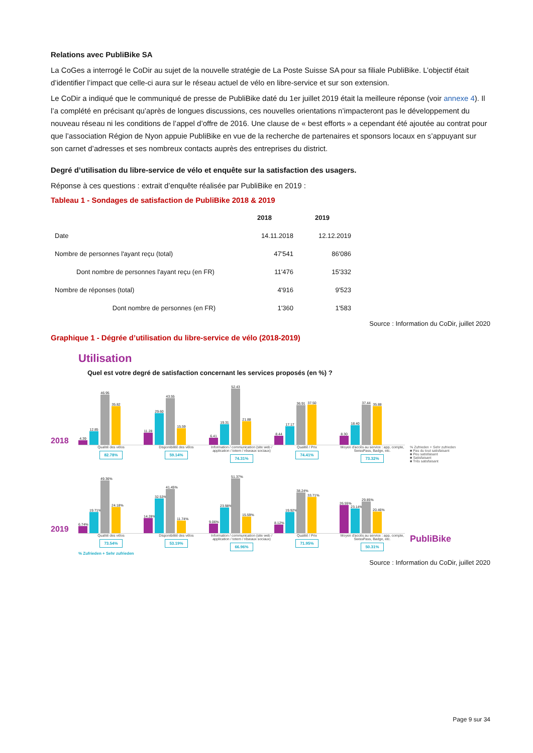Relations avec PubliBike SA
La CoGes a interrogé le CoDir au sujet de la nouvelle stratégie de La Poste Suisse SA pour sa filiale PubliBike. L’objectif était d’identifier l’impact que celle-ci aura sur le réseau actuel de vélo en libre-service et sur son extension.
Le CoDir a indiqué que le communiqué de presse de PubliBike daté du 1er juillet 2019 était la meilleure réponse (voir annexe 4). Il l’a complété en précisant qu’après de longues discussions, ces nouvelles orientations n’impacteront pas le développement du nouveau réseau ni les conditions de l’appel d’offre de 2016. Une clause de « best efforts » a cependant été ajoutée au contrat pour que l’association Région de Nyon appuie PubliBike en vue de la recherche de partenaires et sponsors locaux en s’appuyant sur son carnet d’adresses et ses nombreux contacts auprès des entreprises du district.
Degré d’utilisation du libre-service de vélo et enquête sur la satisfaction des usagers.
Réponse à ces questions : extrait d’enquête réalisée par PubliBike en 2019 :
Tableau 1 - Sondages de satisfaction de PubliBike 2018 & 2019
| | 2018 | 2019 |
| --- | --- | --- |
| Date | 14.11.2018 | 12.12.2019 |
| Nombre de personnes l'ayant reçu (total) | 47'541 | 86'086 |
| Dont nombre de personnes l'ayant reçu (en FR) | 11'476 | 15'332 |
| Nombre de réponses (total) | 4'916 | 9'523 |
| Dont nombre de personnes (en FR) | 1'360 | 1'583 |
Source : Information du CoDir, juillet 2020
Graphique 1 - Dégrée d’utilisation du libre-service de vélo (2018-2019)
Utilisation
Quel est votre degré de satisfaction concernant les services proposés (en %) ?
2018
4.39
12.85
46.95
35.82
11.28
29.60
43.55
15.59
6.41
19.31
52.43
21.88
8.44
17.17
36.91
37.50
8.30
18.40
37.44
35.88
Qualité des vélos
82.78%
Disponibilité des vélos
59.14%
Information / communication (site web / application / totem / réseaux sociaux)
74.31%
Qualité / Prix
74.41%
Moyen d'accès au service : app, compte, SwissPass, Badge, etc.
73.32%
% Zufrieden + Sehr zufrieden
■ Pas du tout satisfaisant
■ Peu satisfaisant
■ Satisfaisant
■ Très satisfaisant
2019
6.74%
19.71%
49.36%
24.18%
14.28%
32.53%
41.45%
11.74%
9.06%
23.98%
51.37%
15.59%
8.12%
19.92%
38.24%
33.71%
26.55%
23.14%
29.85%
20.46%
Qualité des vélos
73.54%
Disponibilité des vélos
53.19%
Information / communication (site web / application / totem / réseaux sociaux)
66.96%
Qualité / Prix
71.95%
Moyen d'accès au service : app, compte, SwissPass, Badge, etc.
50.31%
PubliBike
% Zufrieden + Sehr zufrieden
Source : Information du CoDir, juillet 2020
Page 9 sur 34